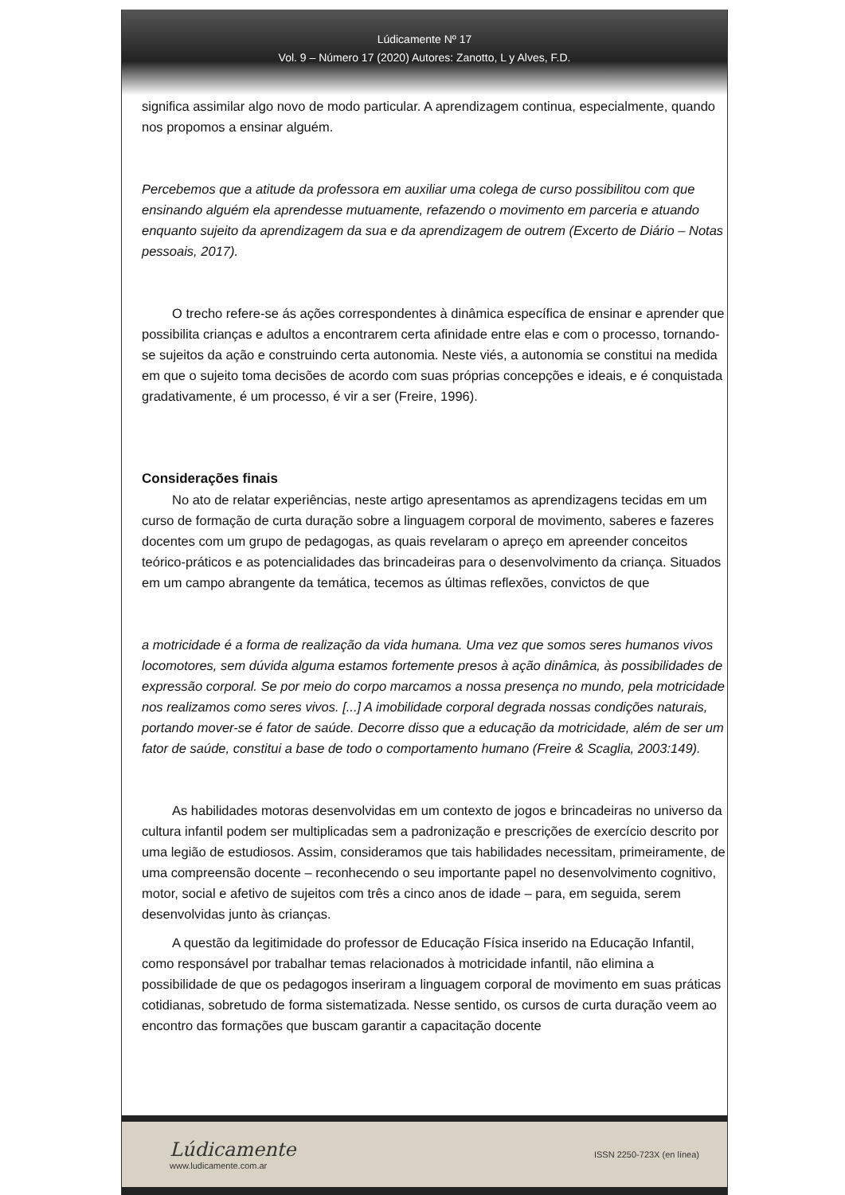Lúdicamente Nº 17
Vol. 9 – Número 17 (2020) Autores: Zanotto, L y Alves, F.D.
significa assimilar algo novo de modo particular. A aprendizagem continua, especialmente, quando nos propomos a ensinar alguém.
Percebemos que a atitude da professora em auxiliar uma colega de curso possibilitou com que ensinando alguém ela aprendesse mutuamente, refazendo o movimento em parceria e atuando enquanto sujeito da aprendizagem da sua e da aprendizagem de outrem (Excerto de Diário – Notas pessoais, 2017).
O trecho refere-se ás ações correspondentes à dinâmica específica de ensinar e aprender que possibilita crianças e adultos a encontrarem certa afinidade entre elas e com o processo, tornando-se sujeitos da ação e construindo certa autonomia. Neste viés, a autonomia se constitui na medida em que o sujeito toma decisões de acordo com suas próprias concepções e ideais, e é conquistada gradativamente, é um processo, é vir a ser (Freire, 1996).
Considerações finais
No ato de relatar experiências, neste artigo apresentamos as aprendizagens tecidas em um curso de formação de curta duração sobre a linguagem corporal de movimento, saberes e fazeres docentes com um grupo de pedagogas, as quais revelaram o apreço em apreender conceitos teórico-práticos e as potencialidades das brincadeiras para o desenvolvimento da criança. Situados em um campo abrangente da temática, tecemos as últimas reflexões, convictos de que
a motricidade é a forma de realização da vida humana. Uma vez que somos seres humanos vivos locomotores, sem dúvida alguma estamos fortemente presos à ação dinâmica, às possibilidades de expressão corporal. Se por meio do corpo marcamos a nossa presença no mundo, pela motricidade nos realizamos como seres vivos. [...] A imobilidade corporal degrada nossas condições naturais, portando mover-se é fator de saúde. Decorre disso que a educação da motricidade, além de ser um fator de saúde, constitui a base de todo o comportamento humano (Freire & Scaglia, 2003:149).
As habilidades motoras desenvolvidas em um contexto de jogos e brincadeiras no universo da cultura infantil podem ser multiplicadas sem a padronização e prescrições de exercício descrito por uma legião de estudiosos. Assim, consideramos que tais habilidades necessitam, primeiramente, de uma compreensão docente – reconhecendo o seu importante papel no desenvolvimento cognitivo, motor, social e afetivo de sujeitos com três a cinco anos de idade – para, em seguida, serem desenvolvidas junto às crianças.
A questão da legitimidade do professor de Educação Física inserido na Educação Infantil, como responsável por trabalhar temas relacionados à motricidade infantil, não elimina a possibilidade de que os pedagogos inseriram a linguagem corporal de movimento em suas práticas cotidianas, sobretudo de forma sistematizada. Nesse sentido, os cursos de curta duração veem ao encontro das formações que buscam garantir a capacitação docente
Lúdicamente
www.ludicamente.com.ar
ISSN 2250-723X (en línea)